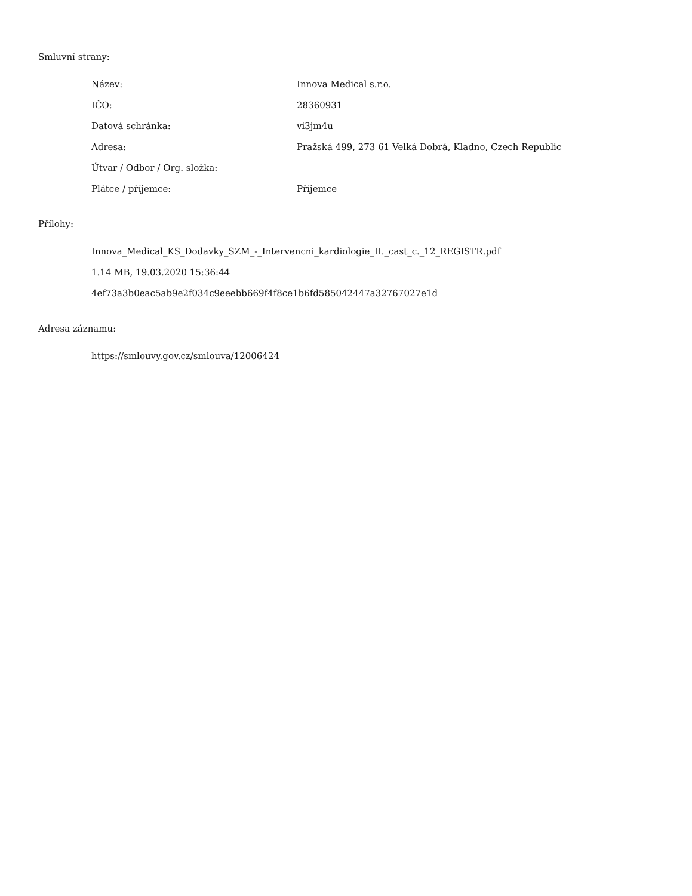Smluvní strany:
| Název: | Innova Medical s.r.o. |
| IČO: | 28360931 |
| Datová schránka: | vi3jm4u |
| Adresa: | Pražská 499, 273 61 Velká Dobrá, Kladno, Czech Republic |
| Útvar / Odbor / Org. složka: | |
| Plátce / příjemce: | Příjemce |
Přílohy:
Innova_Medical_KS_Dodavky_SZM_-_Intervencni_kardiologie_II._cast_c._12_REGISTR.pdf
1.14 MB, 19.03.2020 15:36:44
4ef73a3b0eac5ab9e2f034c9eeebb669f4f8ce1b6fd585042447a32767027e1d
Adresa záznamu:
https://smlouvy.gov.cz/smlouva/12006424